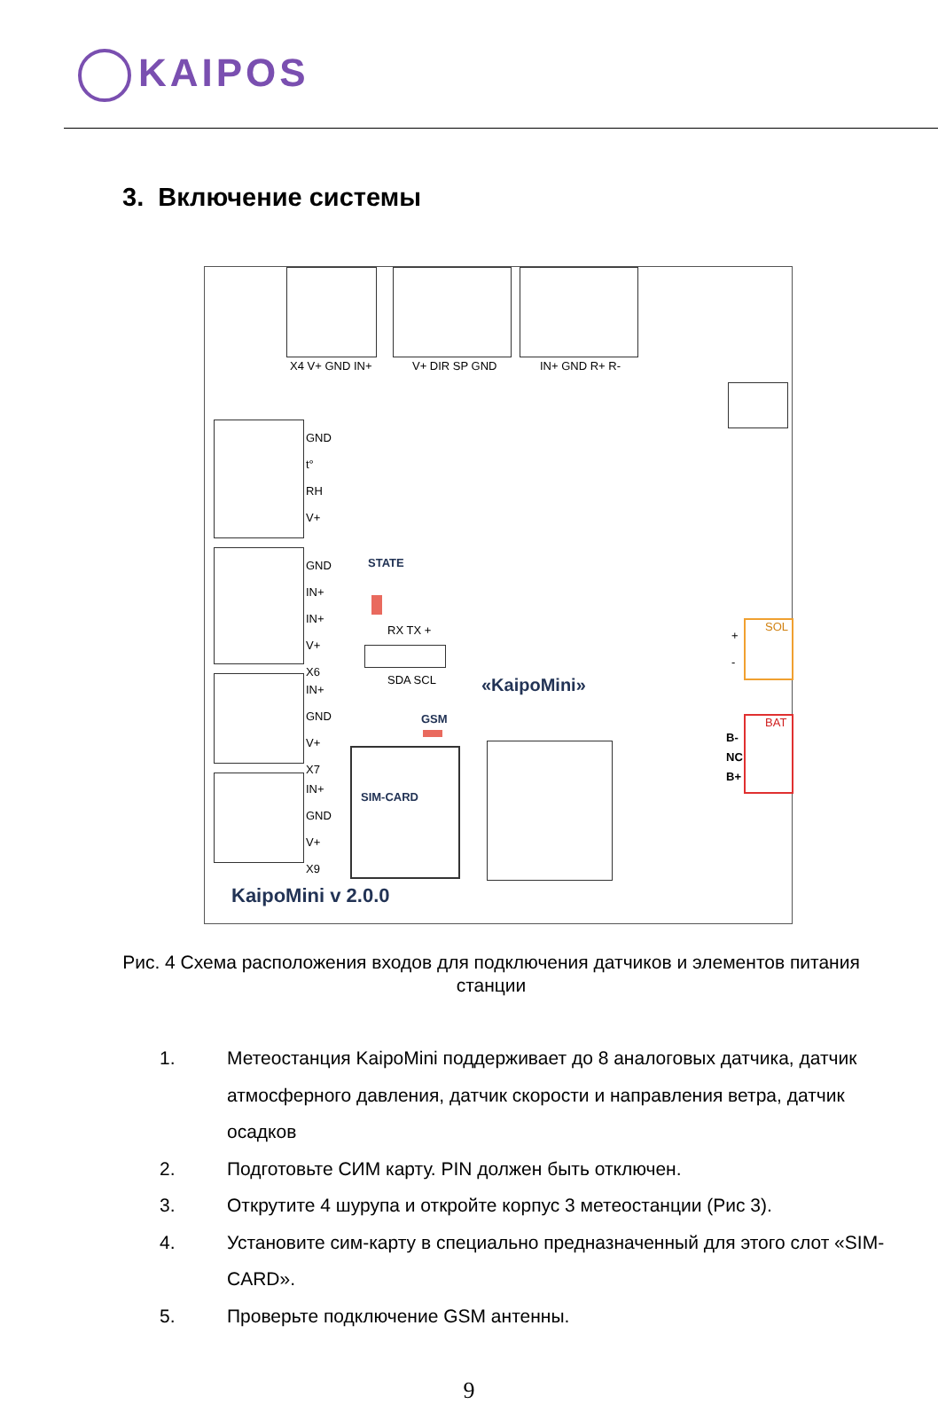KAIPOS
3. Включение системы
X4 V+ GND IN+ V+ DIR SP GND IN+ GND R+ R-
GND
t°
RH
V+
GND
IN+
IN+
V+
X6
IN+
GND
V+
X7
IN+
GND
V+
X9
STATE
RX TX +
SDA SCL
GSM
«KaipoMini»
SIM-CARD
SOL
+
-
BAT
B-
NC
B+
KaipoMini v 2.0.0
Рис. 4 Схема расположения входов для подключения датчиков и элементов питания станции
1. Метеостанция KaipoMini поддерживает до 8 аналоговых датчика, датчик атмосферного давления, датчик скорости и направления ветра, датчик осадков
2. Подготовьте СИМ карту. PIN должен быть отключен.
3. Открутите 4 шурупа и откройте корпус 3 метеостанции (Рис 3).
4. Установите сим-карту в специально предназначенный для этого слот «SIM-CARD».
5. Проверьте подключение GSM антенны.
9